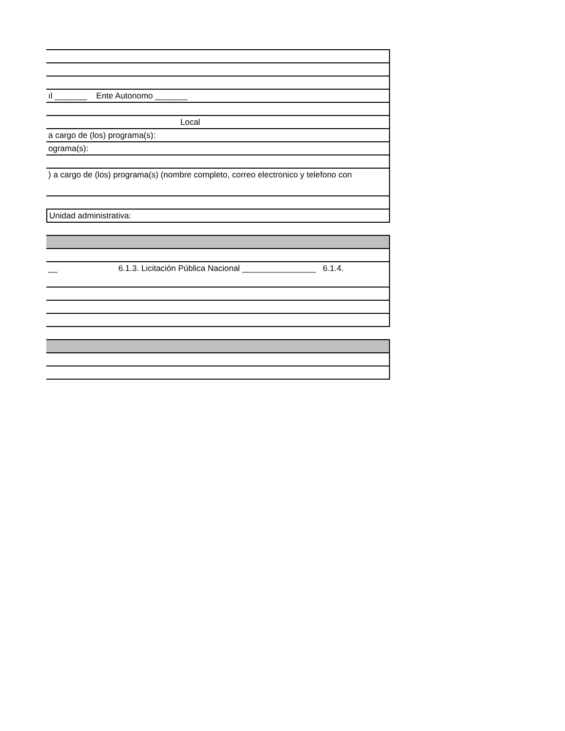ıl _______ Ente Autonomo _______
Local
a cargo de (los) programa(s):
ograma(s):
) a cargo de (los) programa(s) (nombre completo, correo electronico y telefono con
Unidad administrativa:
__ 6.1.3. Licitación Pública Nacional ________________ 6.1.4.